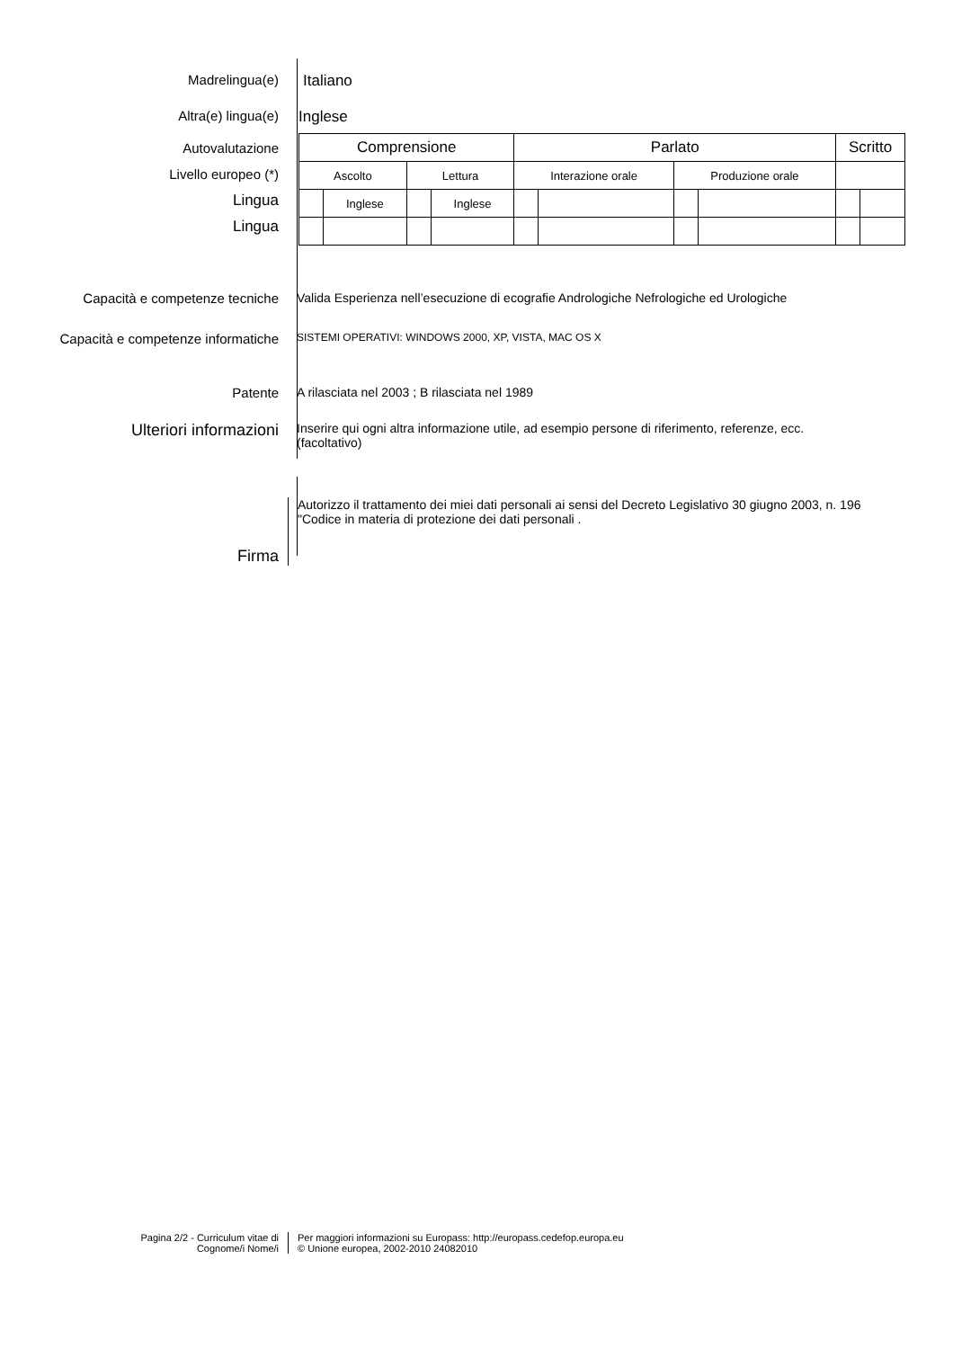Madrelingua(e) Italiano
Altra(e) lingua(e) Inglese
Autovalutazione
Livello europeo (*)
Lingua
Lingua
| Comprensione | | | | Parlato | | | | Scritto | |
| --- | --- | --- | --- | --- | --- | --- | --- | --- | --- |
| Ascolto | | Lettura | | Interazione orale | | Produzione orale | | | |
| | Inglese | | Inglese | | | | | | |
Capacità e competenze tecniche Valida Esperienza nell’esecuzione di ecografie Andrologiche Nefrologiche ed Urologiche
Capacità e competenze informatiche
SISTEMI OPERATIVI: WINDOWS 2000, XP, VISTA, MAC OS X
Patente A rilasciata nel 2003 ; B rilasciata nel 1989
Ulteriori informazioni
Inserire qui ogni altra informazione utile, ad esempio persone di riferimento, referenze, ecc.
(facoltativo)
Firma
Autorizzo il trattamento dei miei dati personali ai sensi del Decreto Legislativo 30 giugno 2003, n. 196
"Codice in materia di protezione dei dati personali .
Pagina 2/2 - Curriculum vitae di
Cognome/i Nome/i
Per maggiori informazioni su Europass: http://europass.cedefop.europa.eu
© Unione europea, 2002-2010 24082010